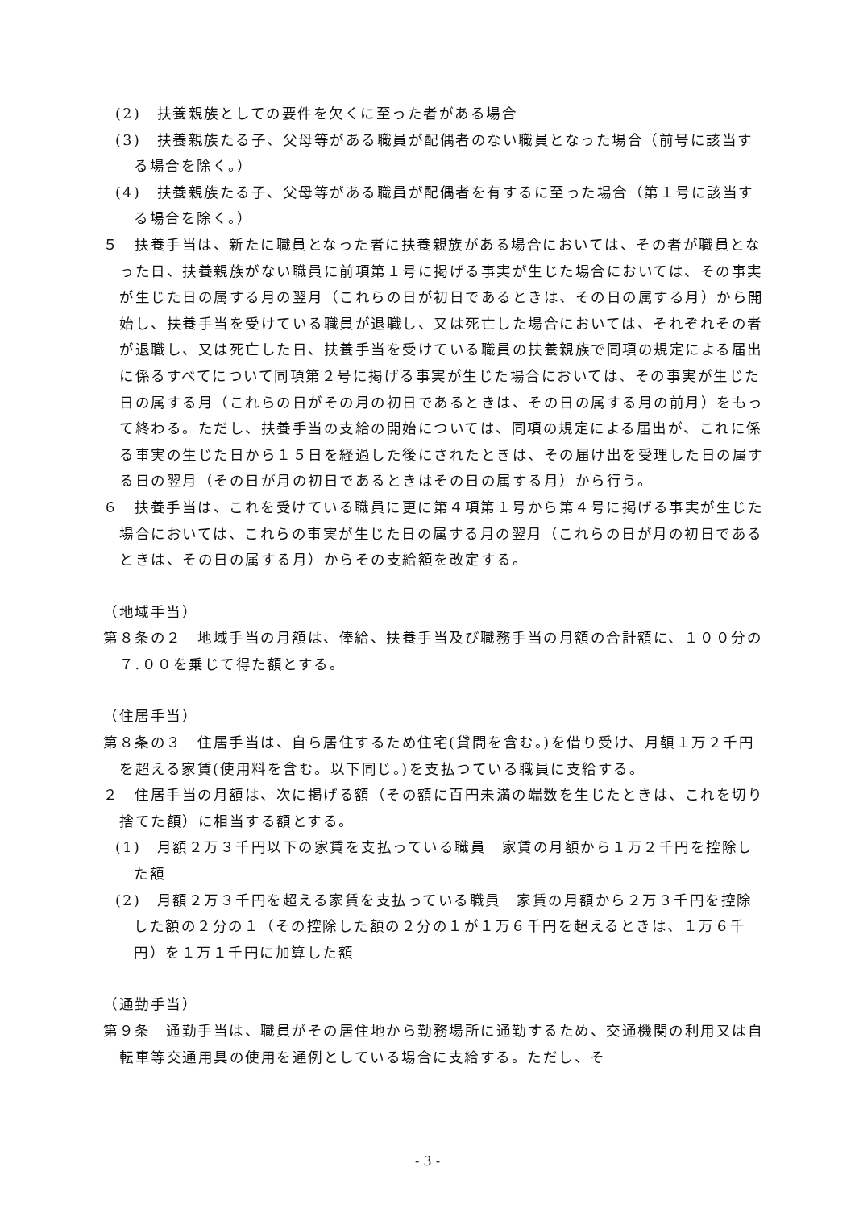(2)　扶養親族としての要件を欠くに至った者がある場合
(3)　扶養親族たる子、父母等がある職員が配偶者のない職員となった場合（前号に該当する場合を除く。）
(4)　扶養親族たる子、父母等がある職員が配偶者を有するに至った場合（第１号に該当する場合を除く。）
５　扶養手当は、新たに職員となった者に扶養親族がある場合においては、その者が職員となった日、扶養親族がない職員に前項第１号に掲げる事実が生じた場合においては、その事実が生じた日の属する月の翌月（これらの日が初日であるときは、その日の属する月）から開始し、扶養手当を受けている職員が退職し、又は死亡した場合においては、それぞれその者が退職し、又は死亡した日、扶養手当を受けている職員の扶養親族で同項の規定による届出に係るすべてについて同項第２号に掲げる事実が生じた場合においては、その事実が生じた日の属する月（これらの日がその月の初日であるときは、その日の属する月の前月）をもって終わる。ただし、扶養手当の支給の開始については、同項の規定による届出が、これに係る事実の生じた日から１５日を経過した後にされたときは、その届け出を受理した日の属する日の翌月（その日が月の初日であるときはその日の属する月）から行う。
６　扶養手当は、これを受けている職員に更に第４項第１号から第４号に掲げる事実が生じた場合においては、これらの事実が生じた日の属する月の翌月（これらの日が月の初日であるときは、その日の属する月）からその支給額を改定する。
（地域手当）
第８条の２　地域手当の月額は、俸給、扶養手当及び職務手当の月額の合計額に、１００分の７.００を乗じて得た額とする。
（住居手当）
第８条の３　住居手当は、自ら居住するため住宅(貸間を含む。)を借り受け、月額１万２千円を超える家賃(使用料を含む。以下同じ。)を支払つている職員に支給する。
２　住居手当の月額は、次に掲げる額（その額に百円未満の端数を生じたときは、これを切り捨てた額）に相当する額とする。
(1)　月額２万３千円以下の家賃を支払っている職員　家賃の月額から１万２千円を控除した額
(2)　月額２万３千円を超える家賃を支払っている職員　家賃の月額から２万３千円を控除した額の２分の１（その控除した額の２分の１が１万６千円を超えるときは、１万６千円）を１万１千円に加算した額
（通勤手当）
第９条　通勤手当は、職員がその居住地から勤務場所に通勤するため、交通機関の利用又は自転車等交通用具の使用を通例としている場合に支給する。ただし、そ
- 3 -